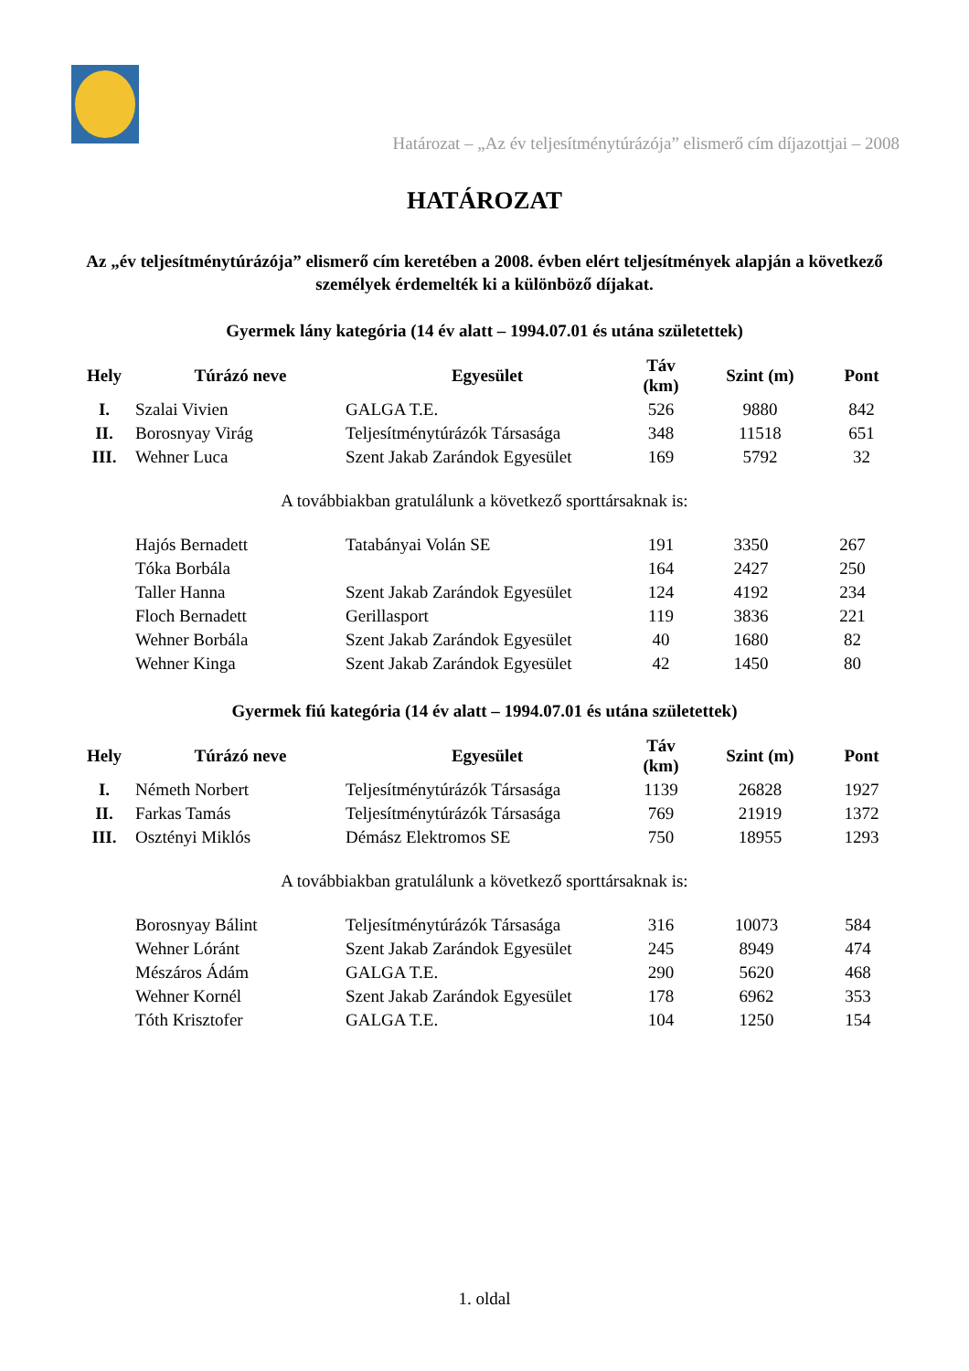Határozat – „Az év teljesítménytúrázója” elismerő cím díjazottjai – 2008
HATÁROZAT
Az „év teljesítménytúrázója” elismerő cím keretében a 2008. évben elért teljesítmények alapján a következő személyek érdemelték ki a különböző díjakat.
Gyermek lány kategória (14 év alatt – 1994.07.01 és utána születettek)
| Hely | Túrázó neve | Egyesület | Táv (km) | Szint (m) | Pont |
| --- | --- | --- | --- | --- | --- |
| I. | Szalai Vivien | GALGA T.E. | 526 | 9880 | 842 |
| II. | Borosnyay Virág | Teljesítménytúrázók Társasága | 348 | 11518 | 651 |
| III. | Wehner Luca | Szent Jakab Zarándok Egyesület | 169 | 5792 | 32 |
A továbbiakban gratulálunk a következő sporttársaknak is:
| | Hajós Bernadett | Tatabányai Volán SE | 191 | 3350 | 267 |
| | Tóka Borbála | | 164 | 2427 | 250 |
| | Taller Hanna | Szent Jakab Zarándok Egyesület | 124 | 4192 | 234 |
| | Floch Bernadett | Gerillasport | 119 | 3836 | 221 |
| | Wehner Borbála | Szent Jakab Zarándok Egyesület | 40 | 1680 | 82 |
| | Wehner Kinga | Szent Jakab Zarándok Egyesület | 42 | 1450 | 80 |
Gyermek fiú kategória (14 év alatt – 1994.07.01 és utána születettek)
| Hely | Túrázó neve | Egyesület | Táv (km) | Szint (m) | Pont |
| --- | --- | --- | --- | --- | --- |
| I. | Németh Norbert | Teljesítménytúrázók Társasága | 1139 | 26828 | 1927 |
| II. | Farkas Tamás | Teljesítménytúrázók Társasága | 769 | 21919 | 1372 |
| III. | Osztényi Miklós | Démász Elektromos SE | 750 | 18955 | 1293 |
A továbbiakban gratulálunk a következő sporttársaknak is:
| | Borosnyay Bálint | Teljesítménytúrázók Társasága | 316 | 10073 | 584 |
| | Wehner Lóránt | Szent Jakab Zarándok Egyesület | 245 | 8949 | 474 |
| | Mészáros Ádám | GALGA T.E. | 290 | 5620 | 468 |
| | Wehner Kornél | Szent Jakab Zarándok Egyesület | 178 | 6962 | 353 |
| | Tóth Krisztofer | GALGA T.E. | 104 | 1250 | 154 |
1. oldal